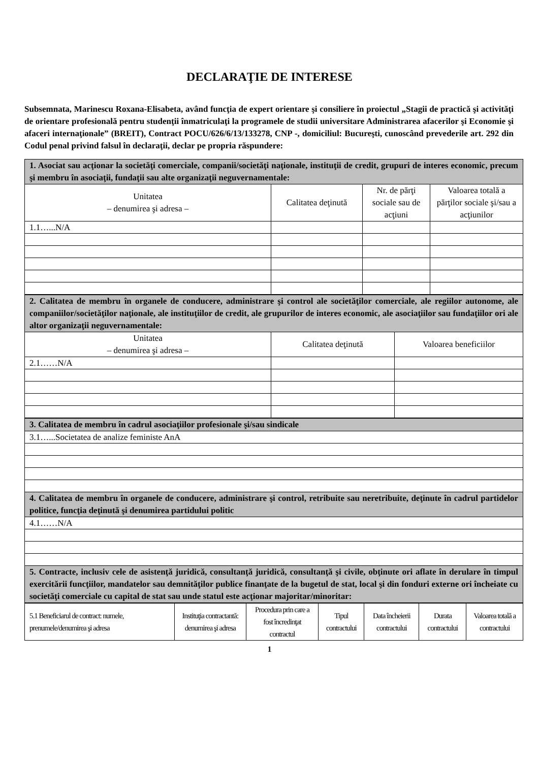DECLARAŢIE DE INTERESE
Subsemnata, Marinescu Roxana-Elisabeta, având funcţia de expert orientare şi consiliere în proiectul „Stagii de practică şi activităţi de orientare profesională pentru studenţii înmatriculaţi la programele de studii universitare Administrarea afacerilor şi Economie şi afaceri internaţionale” (BREIT), Contract POCU/626/6/13/133278, CNP -, domiciliul: Bucureşti, cunoscând prevederile art. 292 din Codul penal privind falsul în declaraţii, declar pe propria răspundere:
| 1. Asociat sau acţionar la societăţi comerciale, companii/societăţi naţionale, instituţii de credit, grupuri de interes economic, precum şi membru în asociaţii, fundaţii sau alte organizaţii neguvernamentale: | | | |
| Unitatea – denumirea şi adresa – | Calitatea deţinută | Nr. de părţi sociale sau de acţiuni | Valoarea totală a părţilor sociale şi/sau a acţiunilor |
| 1.1…...N/A | | | |
| 2. Calitatea de membru în organele de conducere, administrare şi control ale societăţilor comerciale, ale regiilor autonome, ale companiilor/societăţilor naţionale, ale instituţiilor de credit, ale grupurilor de interes economic, ale asociaţiilor sau fundaţiilor ori ale altor organizaţii neguvernamentale: | | |
| Unitatea – denumirea şi adresa – | Calitatea deţinută | Valoarea beneficiilor |
| 2.1……N/A | | |
| 3. Calitatea de membru în cadrul asociaţiilor profesionale şi/sau sindicale |
| 3.1…...Societatea de analize feministe AnA |
| 4. Calitatea de membru în organele de conducere, administrare şi control, retribuite sau neretribuite, deţinute în cadrul partidelor politice, funcţia deţinută şi denumirea partidului politic |
| 4.1……N/A |
| 5. Contracte, inclusiv cele de asistenţă juridică, consultanţă juridică, consultanţă şi civile, obţinute ori aflate în derulare în timpul exercitării funcţiilor, mandatelor sau demnităţilor publice finanţate de la bugetul de stat, local şi din fonduri externe ori încheiate cu societăţi comerciale cu capital de stat sau unde statul este acţionar majoritar/minoritar: |
| 5.1 Beneficiarul de contract: numele, prenumele/denumirea şi adresa | Instituţia contractantă: denumirea şi adresa | Procedura prin care a fost încredinţat contractul | Tipul contractului | Data încheierii contractului | Durata contractului | Valoarea totală a contractului |
| --- | --- | --- | --- | --- | --- | --- |
1